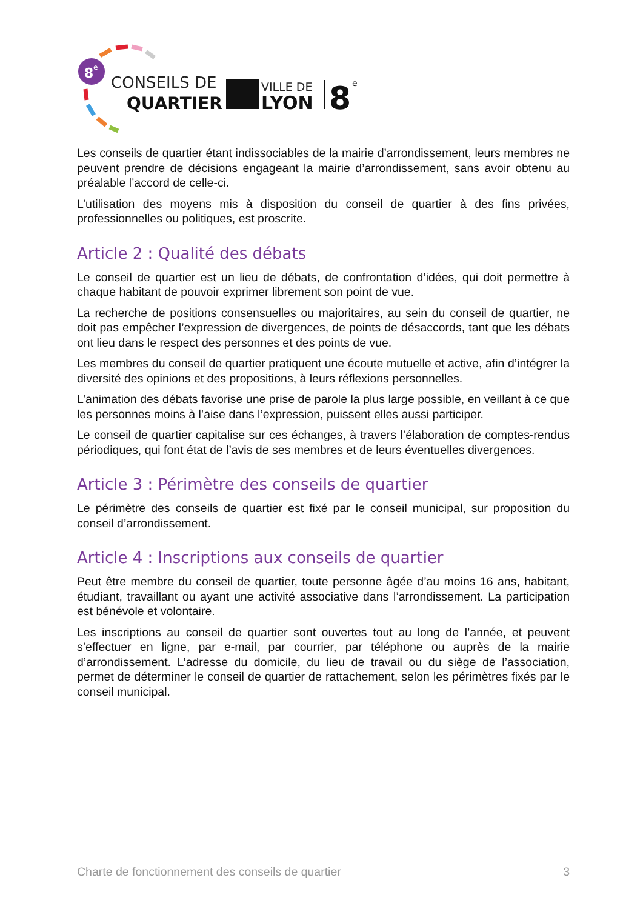8
e
CONSEILS DE
QUARTIER
VILLE DE
LYON
8
e
Les conseils de quartier étant indissociables de la mairie d’arrondissement, leurs membres ne peuvent prendre de décisions engageant la mairie d’arrondissement, sans avoir obtenu au préalable l’accord de celle-ci.
L’utilisation des moyens mis à disposition du conseil de quartier à des fins privées, professionnelles ou politiques, est proscrite.
Article 2 : Qualité des débats
Le conseil de quartier est un lieu de débats, de confrontation d’idées, qui doit permettre à chaque habitant de pouvoir exprimer librement son point de vue.
La recherche de positions consensuelles ou majoritaires, au sein du conseil de quartier, ne doit pas empêcher l’expression de divergences, de points de désaccords, tant que les débats ont lieu dans le respect des personnes et des points de vue.
Les membres du conseil de quartier pratiquent une écoute mutuelle et active, afin d’intégrer la diversité des opinions et des propositions, à leurs réflexions personnelles.
L’animation des débats favorise une prise de parole la plus large possible, en veillant à ce que les personnes moins à l’aise dans l’expression, puissent elles aussi participer.
Le conseil de quartier capitalise sur ces échanges, à travers l’élaboration de comptes-rendus périodiques, qui font état de l’avis de ses membres et de leurs éventuelles divergences.
Article 3 : Périmètre des conseils de quartier
Le périmètre des conseils de quartier est fixé par le conseil municipal, sur proposition du conseil d’arrondissement.
Article 4 : Inscriptions aux conseils de quartier
Peut être membre du conseil de quartier, toute personne âgée d’au moins 16 ans, habitant, étudiant, travaillant ou ayant une activité associative dans l’arrondissement. La participation est bénévole et volontaire.
Les inscriptions au conseil de quartier sont ouvertes tout au long de l’année, et peuvent s’effectuer en ligne, par e-mail, par courrier, par téléphone ou auprès de la mairie d’arrondissement. L’adresse du domicile, du lieu de travail ou du siège de l’association, permet de déterminer le conseil de quartier de rattachement, selon les périmètres fixés par le conseil municipal.
Charte de fonctionnement des conseils de quartier 3